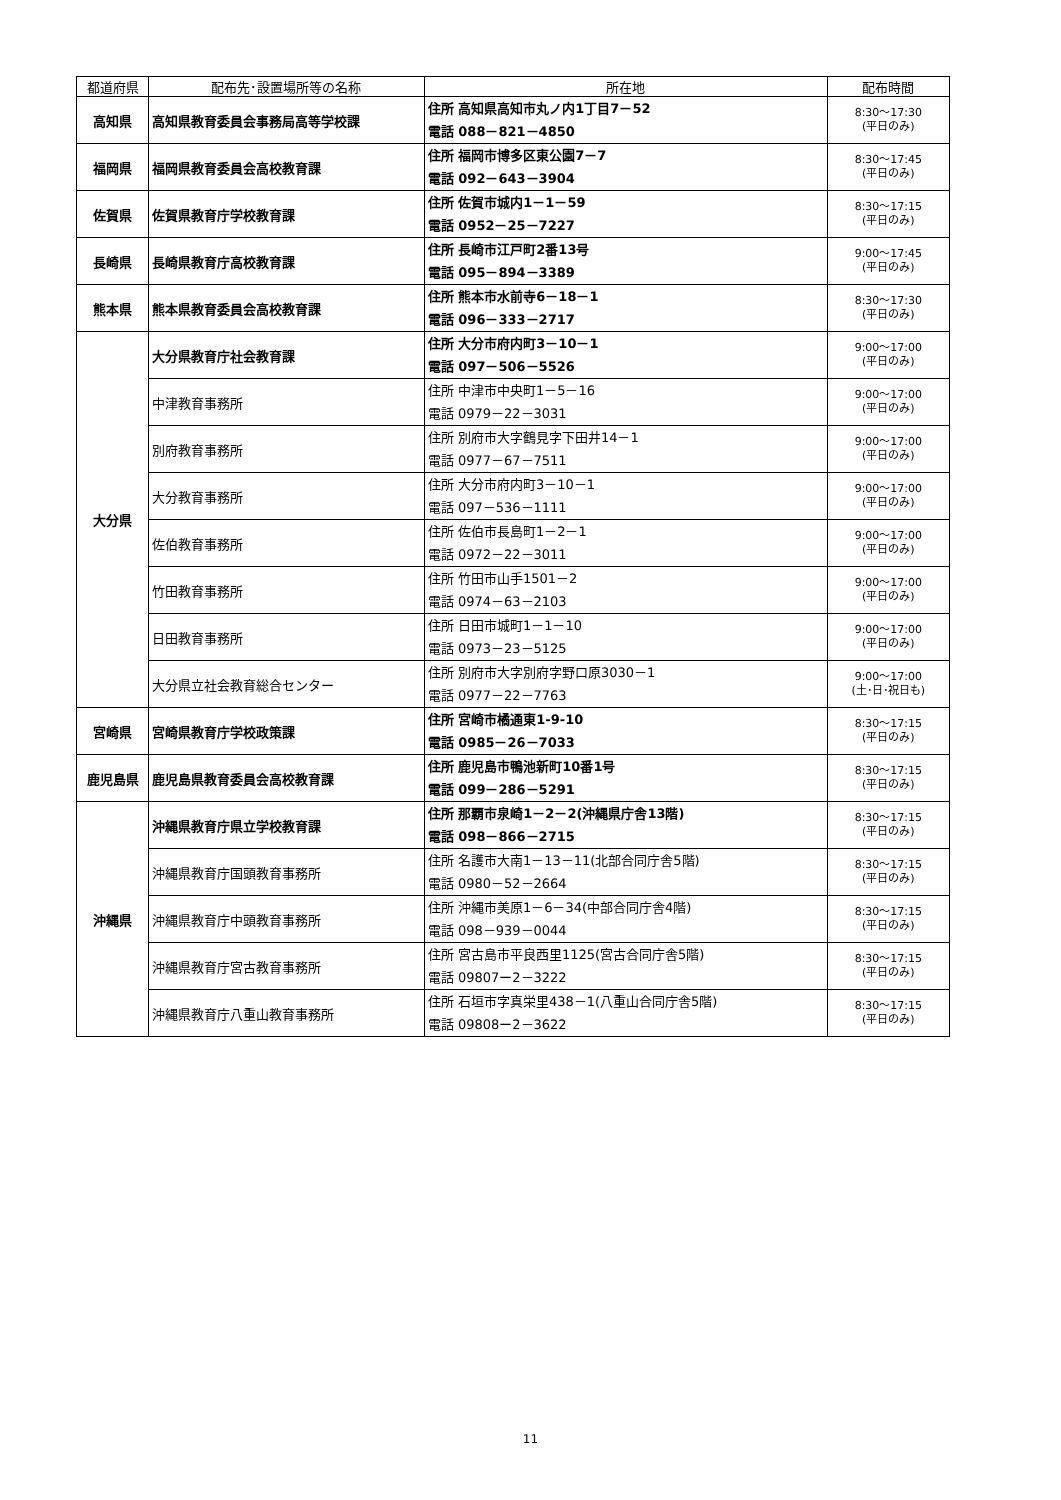| 都道府県 | 配布先･設置場所等の名称 | 所在地 | 配布時間 |
| --- | --- | --- | --- |
| 高知県 | 高知県教育委員会事務局高等学校課 | 住所 高知県高知市丸ノ内1丁目7－52 電話 088－821－4850 | 8:30～17:30 (平日のみ) |
| 福岡県 | 福岡県教育委員会高校教育課 | 住所 福岡市博多区東公園7－7 電話 092－643－3904 | 8:30～17:45 (平日のみ) |
| 佐賀県 | 佐賀県教育庁学校教育課 | 住所 佐賀市城内1－1－59 電話 0952－25－7227 | 8:30～17:15 (平日のみ) |
| 長崎県 | 長崎県教育庁高校教育課 | 住所 長崎市江戸町2番13号 電話 095－894－3389 | 9:00～17:45 (平日のみ) |
| 熊本県 | 熊本県教育委員会高校教育課 | 住所 熊本市水前寺6－18－1 電話 096－333－2717 | 8:30～17:30 (平日のみ) |
| 大分県 | 大分県教育庁社会教育課 | 住所 大分市府内町3－10－1 電話 097－506－5526 | 9:00～17:00 (平日のみ) |
| | 中津教育事務所 | 住所 中津市中央町1－5－16 電話 0979－22－3031 | 9:00～17:00 (平日のみ) |
| | 別府教育事務所 | 住所 別府市大字鶴見字下田井14－1 電話 0977－67－7511 | 9:00～17:00 (平日のみ) |
| | 大分教育事務所 | 住所 大分市府内町3－10－1 電話 097－536－1111 | 9:00～17:00 (平日のみ) |
| | 佐伯教育事務所 | 住所 佐伯市長島町1－2－1 電話 0972－22－3011 | 9:00～17:00 (平日のみ) |
| | 竹田教育事務所 | 住所 竹田市山手1501－2 電話 0974－63－2103 | 9:00～17:00 (平日のみ) |
| | 日田教育事務所 | 住所 日田市城町1－1－10 電話 0973－23－5125 | 9:00～17:00 (平日のみ) |
| | 大分県立社会教育総合センター | 住所 別府市大字別府字野口原3030－1 電話 0977－22－7763 | 9:00～17:00 (土･日･祝日も) |
| 宮崎県 | 宮崎県教育庁学校政策課 | 住所 宮崎市橘通東1-9-10 電話 0985－26－7033 | 8:30～17:15 (平日のみ) |
| 鹿児島県 | 鹿児島県教育委員会高校教育課 | 住所 鹿児島市鴨池新町10番1号 電話 099－286－5291 | 8:30～17:15 (平日のみ) |
| 沖縄県 | 沖縄県教育庁県立学校教育課 | 住所 那覇市泉崎1－2－2(沖縄県庁舎13階) 電話 098－866－2715 | 8:30～17:15 (平日のみ) |
| | 沖縄県教育庁国頭教育事務所 | 住所 名護市大南1－13－11(北部合同庁舎5階) 電話 0980－52－2664 | 8:30～17:15 (平日のみ) |
| | 沖縄県教育庁中頭教育事務所 | 住所 沖縄市美原1－6－34(中部合同庁舎4階) 電話 098－939－0044 | 8:30～17:15 (平日のみ) |
| | 沖縄県教育庁宮古教育事務所 | 住所 宮古島市平良西里1125(宮古合同庁舎5階) 電話 09807ー2－3222 | 8:30～17:15 (平日のみ) |
| | 沖縄県教育庁八重山教育事務所 | 住所 石垣市字真栄里438－1(八重山合同庁舎5階) 電話 09808ー2－3622 | 8:30～17:15 (平日のみ) |
11